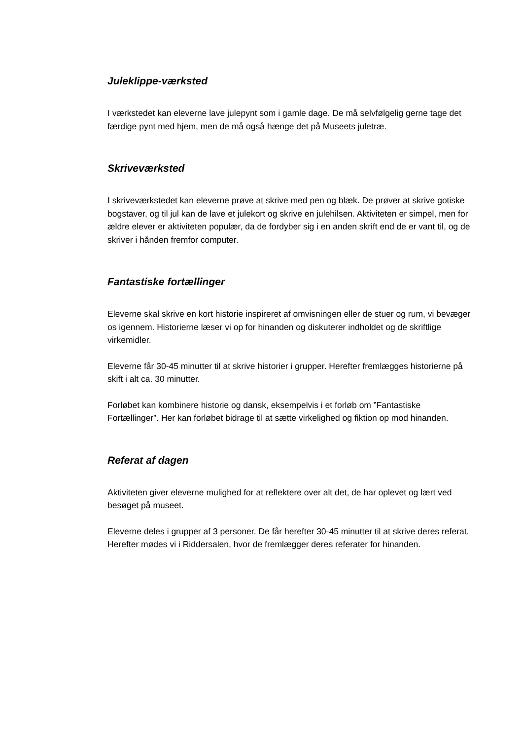Juleklippe-værksted
I værkstedet kan eleverne lave julepynt som i gamle dage. De må selvfølgelig gerne tage det færdige pynt med hjem, men de må også hænge det på Museets juletræ.
Skriveværksted
I skriveværkstedet kan eleverne prøve at skrive med pen og blæk. De prøver at skrive gotiske bogstaver, og til jul kan de lave et julekort og skrive en julehilsen. Aktiviteten er simpel, men for ældre elever er aktiviteten populær, da de fordyber sig i en anden skrift end de er vant til, og de skriver i hånden fremfor computer.
Fantastiske fortællinger
Eleverne skal skrive en kort historie inspireret af omvisningen eller de stuer og rum, vi bevæger os igennem. Historierne læser vi op for hinanden og diskuterer indholdet og de skriftlige virkemidler.
Eleverne får 30-45 minutter til at skrive historier i grupper. Herefter fremlægges historierne på skift i alt ca. 30 minutter.
Forløbet kan kombinere historie og dansk, eksempelvis i et forløb om ”Fantastiske Fortællinger”. Her kan forløbet bidrage til at sætte virkelighed og fiktion op mod hinanden.
Referat af dagen
Aktiviteten giver eleverne mulighed for at reflektere over alt det, de har oplevet og lært ved besøget på museet.
Eleverne deles i grupper af 3 personer. De får herefter 30-45 minutter til at skrive deres referat. Herefter mødes vi i Riddersalen, hvor de fremlægger deres referater for hinanden.